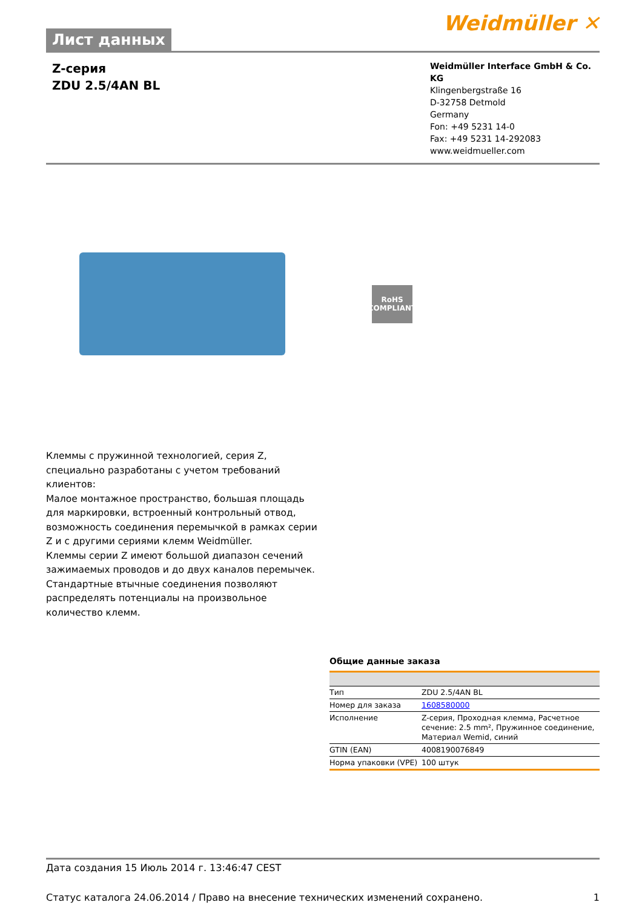Лист данных
Weidmüller ✕
Z-серия
ZDU 2.5/4AN BL
Weidmüller Interface GmbH & Co. KG
Klingenbergstraße 16
D-32758 Detmold
Germany
Fon: +49 5231 14-0
Fax: +49 5231 14-292083
www.weidmueller.com
RoHS
COMPLIANT
Клеммы с пружинной технологией, серия Z, специально разработаны с учетом требований клиентов:
Малое монтажное пространство, большая площадь для маркировки, встроенный контрольный отвод, возможность соединения перемычкой в рамках серии Z и с другими сериями клемм Weidmüller.
Клеммы серии Z имеют большой диапазон сечений зажимаемых проводов и до двух каналов перемычек. Стандартные втычные соединения позволяют распределять потенциалы на произвольное количество клемм.
Общие данные заказа
| Тип | ZDU 2.5/4AN BL |
| Номер для заказа | 1608580000 |
| Исполнение | Z-серия, Проходная клемма, Расчетное сечение: 2.5 mm², Пружинное соединение, Материал Wemid, синий |
| GTIN (EAN) | 4008190076849 |
| Норма упаковки (VPE) | 100 штук |
Дата создания 15 Июль 2014 г. 13:46:47 CEST
Статус каталога 24.06.2014 / Право на внесение технических изменений сохранено. 1